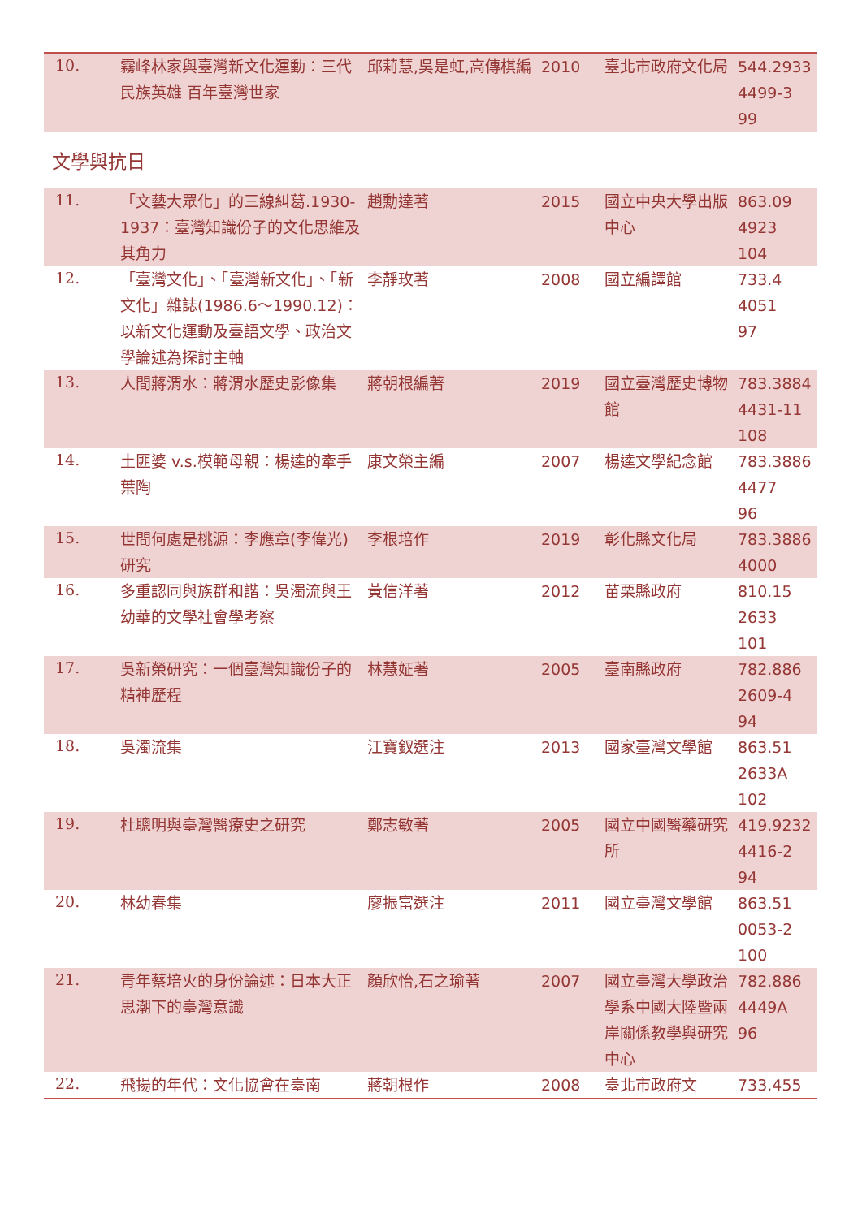| 10. | 霧峰林家與臺灣新文化運動：三代民族英雄 百年臺灣世家 | 邱莉慧,吳是虹,高傳棋編 | 2010 | 臺北市政府文化局 | 544.2933 4499-3 99 |
文學與抗日
| 11. | 「文藝大眾化」的三線糾葛.1930-1937：臺灣知識份子的文化思維及其角力 | 趙勳達著 | 2015 | 國立中央大學出版中心 | 863.09 4923 104 |
| 12. | 「臺灣文化」、「臺灣新文化」、「新文化」雜誌(1986.6～1990.12)：以新文化運動及臺語文學、政治文學論述為探討主軸 | 李靜玫著 | 2008 | 國立編譯館 | 733.4 4051 97 |
| 13. | 人間蔣渭水：蔣渭水歷史影像集 | 蔣朝根編著 | 2019 | 國立臺灣歷史博物館 | 783.3884 4431-11 108 |
| 14. | 土匪婆 v.s.模範母親：楊逵的牽手葉陶 | 康文榮主編 | 2007 | 楊逵文學紀念館 | 783.3886 4477 96 |
| 15. | 世間何處是桃源：李應章(李偉光)研究 | 李根培作 | 2019 | 彰化縣文化局 | 783.3886 4000 |
| 16. | 多重認同與族群和諧：吳濁流與王幼華的文學社會學考察 | 黃信洋著 | 2012 | 苗栗縣政府 | 810.15 2633 101 |
| 17. | 吳新榮研究：一個臺灣知識份子的精神歷程 | 林慧姃著 | 2005 | 臺南縣政府 | 782.886 2609-4 94 |
| 18. | 吳濁流集 | 江寶釵選注 | 2013 | 國家臺灣文學館 | 863.51 2633A 102 |
| 19. | 杜聰明與臺灣醫療史之研究 | 鄭志敏著 | 2005 | 國立中國醫藥研究所 | 419.9232 4416-2 94 |
| 20. | 林幼春集 | 廖振富選注 | 2011 | 國立臺灣文學館 | 863.51 0053-2 100 |
| 21. | 青年蔡培火的身份論述：日本大正思潮下的臺灣意識 | 顏欣怡,石之瑜著 | 2007 | 國立臺灣大學政治學系中國大陸暨兩岸關係教學與研究中心 | 782.886 4449A 96 |
| 22. | 飛揚的年代：文化協會在臺南 | 蔣朝根作 | 2008 | 臺北市政府文 | 733.455 |